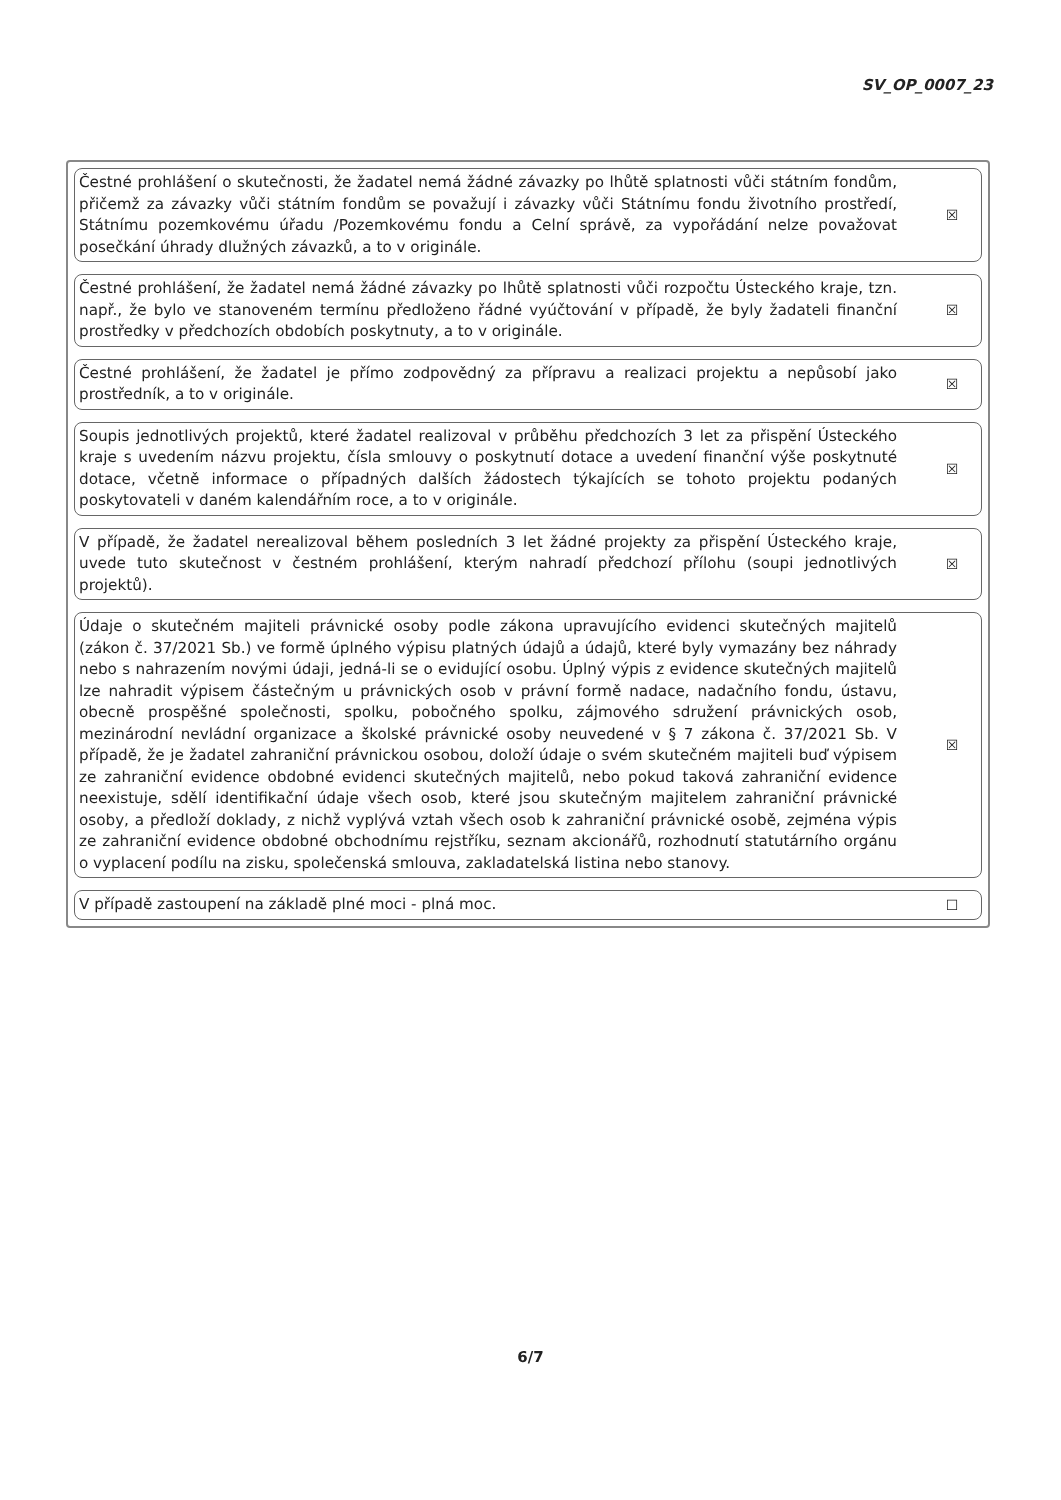SV_OP_0007_23
Čestné prohlášení o skutečnosti, že žadatel nemá žádné závazky po lhůtě splatnosti vůči státním fondům, přičemž za závazky vůči státním fondům se považují i závazky vůči Státnímu fondu životního prostředí, Státnímu pozemkovému úřadu /Pozemkovému fondu a Celní správě, za vypořádání nelze považovat posečkání úhrady dlužných závazků, a to v originále.
☒
Čestné prohlášení, že žadatel nemá žádné závazky po lhůtě splatnosti vůči rozpočtu Ústeckého kraje, tzn. např., že bylo ve stanoveném termínu předloženo řádné vyúčtování v případě, že byly žadateli finanční prostředky v předchozích obdobích poskytnuty, a to v originále.
☒
Čestné prohlášení, že žadatel je přímo zodpovědný za přípravu a realizaci projektu a nepůsobí jako prostředník, a to v originále.
☒
Soupis jednotlivých projektů, které žadatel realizoval v průběhu předchozích 3 let za přispění Ústeckého kraje s uvedením názvu projektu, čísla smlouvy o poskytnutí dotace a uvedení finanční výše poskytnuté dotace, včetně informace o případných dalších žádostech týkajících se tohoto projektu podaných poskytovateli v daném kalendářním roce, a to v originále.
☒
V případě, že žadatel nerealizoval během posledních 3 let žádné projekty za přispění Ústeckého kraje, uvede tuto skutečnost v čestném prohlášení, kterým nahradí předchozí přílohu (soupi jednotlivých projektů).
☒
Údaje o skutečném majiteli právnické osoby podle zákona upravujícího evidenci skutečných majitelů (zákon č. 37/2021 Sb.) ve formě úplného výpisu platných údajů a údajů, které byly vymazány bez náhrady nebo s nahrazením novými údaji, jedná-li se o evidující osobu. Úplný výpis z evidence skutečných majitelů lze nahradit výpisem částečným u právnických osob v právní formě nadace, nadačního fondu, ústavu, obecně prospěšné společnosti, spolku, pobočného spolku, zájmového sdružení právnických osob, mezinárodní nevládní organizace a školské právnické osoby neuvedené v § 7 zákona č. 37/2021 Sb. V případě, že je žadatel zahraniční právnickou osobou, doloží údaje o svém skutečném majiteli buď výpisem ze zahraniční evidence obdobné evidenci skutečných majitelů, nebo pokud taková zahraniční evidence neexistuje, sdělí identifikační údaje všech osob, které jsou skutečným majitelem zahraniční právnické osoby, a předloží doklady, z nichž vyplývá vztah všech osob k zahraniční právnické osobě, zejména výpis ze zahraniční evidence obdobné obchodnímu rejstříku, seznam akcionářů, rozhodnutí statutárního orgánu o vyplacení podílu na zisku, společenská smlouva, zakladatelská listina nebo stanovy.
☒
V případě zastoupení na základě plné moci - plná moc.
☐
6/7